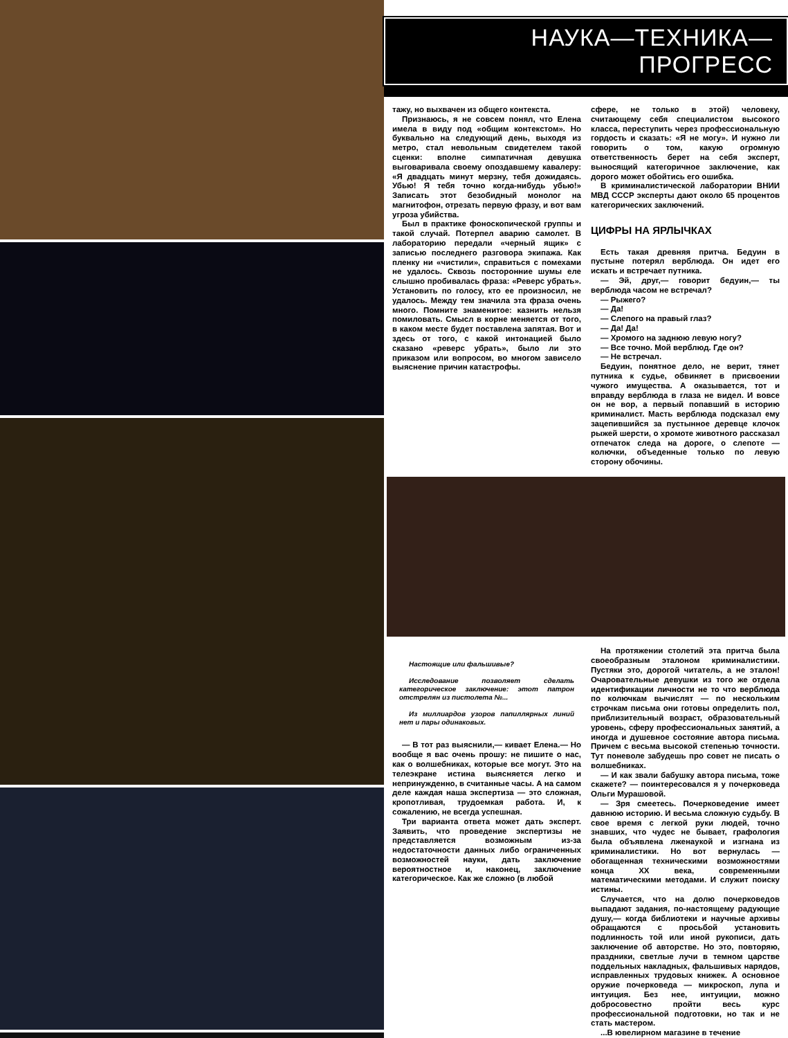НАУКА—ТЕХНИКА—ПРОГРЕСС
тажу, но выхвачен из общего контекста.
Признаюсь, я не совсем понял, что Елена имела в виду под «общим контекстом». Но буквально на следующий день, выходя из метро, стал невольным свидетелем такой сценки: вполне симпатичная девушка выговаривала своему опоздавшему кавалеру: «Я двадцать минут мерзну, тебя дожидаясь. Убью! Я тебя точно когда-нибудь убью!» Записать этот безобидный монолог на магнитофон, отрезать первую фразу, и вот вам угроза убийства.
Был в практике фоноскопической группы и такой случай. Потерпел аварию самолет. В лабораторию передали «черный ящик» с записью последнего разговора экипажа. Как пленку ни «чистили», справиться с помехами не удалось. Сквозь посторонние шумы еле слышно пробивалась фраза: «Реверс убрать». Установить по голосу, кто ее произносил, не удалось. Между тем значила эта фраза очень много. Помните знаменитое: казнить нельзя помиловать. Смысл в корне меняется от того, в каком месте будет поставлена запятая. Вот и здесь от того, с какой интонацией было сказано «реверс убрать», было ли это приказом или вопросом, во многом зависело выяснение причин катастрофы.
сфере, не только в этой) человеку, считающему себя специалистом высокого класса, переступить через профессиональную гордость и сказать: «Я не могу». И нужно ли говорить о том, какую огромную ответственность берет на себя эксперт, выносящий категоричное заключение, как дорого может обойтись его ошибка.
В криминалистической лаборатории ВНИИ МВД СССР эксперты дают около 65 процентов категорических заключений.
ЦИФРЫ НА ЯРЛЫЧКАХ
Есть такая древняя притча. Бедуин в пустыне потерял верблюда. Он идет его искать и встречает путника.
— Эй, друг,— говорит бедуин,— ты верблюда часом не встречал?
— Рыжего?
— Да!
— Слепого на правый глаз?
— Да! Да!
— Хромого на заднюю левую ногу?
— Все точно. Мой верблюд. Где он?
— Не встречал.
Бедуин, понятное дело, не верит, тянет путника к судье, обвиняет в присвоении чужого имущества. А оказывается, тот и вправду верблюда в глаза не видел. И вовсе он не вор, а первый попавший в историю криминалист. Масть верблюда подсказал ему зацепившийся за пустынное деревце клочок рыжей шерсти, о хромоте животного рассказал отпечаток следа на дороге, о слепоте — колючки, объеденные только по левую сторону обочины.
Настоящие или фальшивые?
Исследование позволяет сделать категорическое заключение: этот патрон отстрелян из пистолета №...
Из миллиардов узоров папиллярных линий нет и пары одинаковых.
— В тот раз выяснили,— кивает Елена.— Но вообще я вас очень прошу: не пишите о нас, как о волшебниках, которые все могут. Это на телеэкране истина выясняется легко и непринужденно, в считанные часы. А на самом деле каждая наша экспертиза — это сложная, кропотливая, трудоемкая работа. И, к сожалению, не всегда успешная.
Три варианта ответа может дать эксперт. Заявить, что проведение экспертизы не представляется возможным из-за недостаточности данных либо ограниченных возможностей науки, дать заключение вероятностное и, наконец, заключение категорическое. Как же сложно (в любой
На протяжении столетий эта притча была своеобразным эталоном криминалистики. Пустяки это, дорогой читатель, а не эталон! Очаровательные девушки из того же отдела идентификации личности не то что верблюда по колючкам вычислят — по нескольким строчкам письма они готовы определить пол, приблизительный возраст, образовательный уровень, сферу профессиональных занятий, а иногда и душевное состояние автора письма. Причем с весьма высокой степенью точности. Тут поневоле забудешь про совет не писать о волшебниках.
— И как звали бабушку автора письма, тоже скажете? — поинтересовался я у почерковеда Ольги Мурашовой.
— Зря смеетесь. Почерковедение имеет давнюю историю. И весьма сложную судьбу. В свое время с легкой руки людей, точно знавших, что чудес не бывает, графология была объявлена лженаукой и изгнана из криминалистики. Но вот вернулась — обогащенная техническими возможностями конца XX века, современными математическими методами. И служит поиску истины.
Случается, что на долю почерковедов выпадают задания, по-настоящему радующие душу,— когда библиотеки и научные архивы обращаются с просьбой установить подлинность той или иной рукописи, дать заключение об авторстве. Но это, повторяю, праздники, светлые лучи в темном царстве поддельных накладных, фальшивых нарядов, исправленных трудовых книжек. А основное оружие почерковеда — микроскоп, лупа и интуиция. Без нее, интуиции, можно добросовестно пройти весь курс профессиональной подготовки, но так и не стать мастером.
...В ювелирном магазине в течение